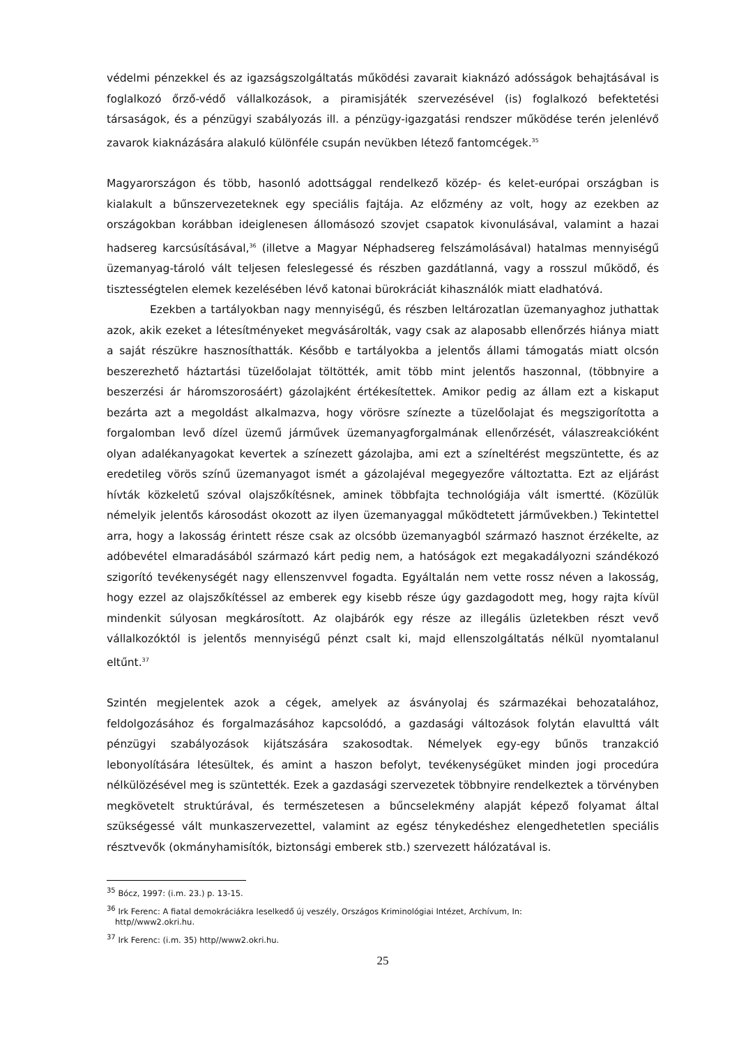védelmi pénzekkel és az igazságszolgáltatás működési zavarait kiaknázó adósságok behajtásával is foglalkozó őrző-védő vállalkozások, a piramisjáték szervezésével (is) foglalkozó befektetési társaságok, és a pénzügyi szabályozás ill. a pénzügy-igazgatási rendszer működése terén jelenlévő zavarok kiaknázására alakuló különféle csupán nevükben létező fantomcégek.<sup>35</sup>
Magyarországon és több, hasonló adottsággal rendelkező közép- és kelet-európai országban is kialakult a bűnszervezeteknek egy speciális fajtája. Az előzmény az volt, hogy az ezekben az országokban korábban ideiglenesen állomásozó szovjet csapatok kivonulásával, valamint a hazai hadsereg karcsúsításával,<sup>36</sup> (illetve a Magyar Néphadsereg felszámolásával) hatalmas mennyiségű üzemanyag-tároló vált teljesen feleslegessé és részben gazdátlanná, vagy a rosszul működő, és tisztességtelen elemek kezelésében lévő katonai bürokráciát kihasználók miatt eladhatóvá.
Ezekben a tartályokban nagy mennyiségű, és részben leltározatlan üzemanyaghoz juthattak azok, akik ezeket a létesítményeket megvásárolták, vagy csak az alaposabb ellenőrzés hiánya miatt a saját részükre hasznosíthatták. Később e tartályokba a jelentős állami támogatás miatt olcsón beszerezhető háztartási tüzelőolajat töltötték, amit több mint jelentős haszonnal, (többnyire a beszerzési ár háromszorosáért) gázolajként értékesítettek. Amikor pedig az állam ezt a kiskaput bezárta azt a megoldást alkalmazva, hogy vörösre színezte a tüzelőolajat és megszigorította a forgalomban levő dízel üzemű járművek üzemanyagforgalmának ellenőrzését, válaszreakcióként olyan adalékanyagokat kevertek a színezett gázolajba, ami ezt a színeltérést megszüntette, és az eredetileg vörös színű üzemanyagot ismét a gázolajéval megegyezőre változtatta. Ezt az eljárást hívták közkeletű szóval olajszőkítésnek, aminek többfajta technológiája vált ismertté. (Közülük némelyik jelentős károsodást okozott az ilyen üzemanyaggal működtetett járművekben.) Tekintettel arra, hogy a lakosság érintett része csak az olcsóbb üzemanyagból származó hasznot érzékelte, az adóbevétel elmaradásából származó kárt pedig nem, a hatóságok ezt megakadályozni szándékozó szigorító tevékenységét nagy ellenszenvvel fogadta. Egyáltalán nem vette rossz néven a lakosság, hogy ezzel az olajszőkítéssel az emberek egy kisebb része úgy gazdagodott meg, hogy rajta kívül mindenkit súlyosan megkárosított. Az olajbárók egy része az illegális üzletekben részt vevő vállalkozóktól is jelentős mennyiségű pénzt csalt ki, majd ellenszolgáltatás nélkül nyomtalanul eltűnt.<sup>37</sup>
Szintén megjelentek azok a cégek, amelyek az ásványolaj és származékai behozatalához, feldolgozásához és forgalmazásához kapcsolódó, a gazdasági változások folytán elavulttá vált pénzügyi szabályozások kijátszására szakosodtak. Némelyek egy-egy bűnös tranzakció lebonyolítására létesültek, és amint a haszon befolyt, tevékenységüket minden jogi procedúra nélkülözésével meg is szüntették. Ezek a gazdasági szervezetek többnyire rendelkeztek a törvényben megkövetelt struktúrával, és természetesen a bűncselekmény alapját képező folyamat által szükségessé vált munkaszervezettel, valamint az egész ténykedéshez elengedhetetlen speciális résztvevők (okmányhamisítók, biztonsági emberek stb.) szervezett hálózatával is.
<sup>35</sup> Bócz, 1997: (i.m. 23.) p. 13-15.
<sup>36</sup> Irk Ferenc: A fiatal demokráciákra leselkedő új veszély, Országos Kriminológiai Intézet, Archívum, In:
http//www2.okri.hu.
<sup>37</sup> Irk Ferenc: (i.m. 35) http//www2.okri.hu.
25